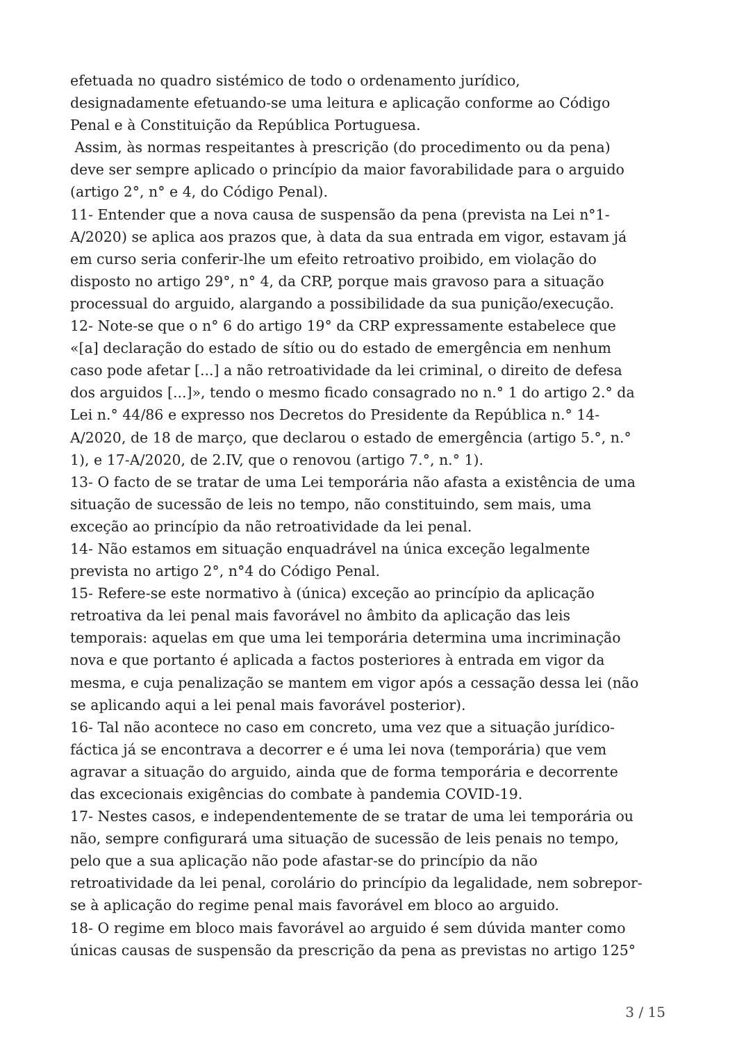efetuada no quadro sistémico de todo o ordenamento jurídico,
designadamente efetuando-se uma leitura e aplicação conforme ao Código
Penal e à Constituição da República Portuguesa.
Assim, às normas respeitantes à prescrição (do procedimento ou da pena)
deve ser sempre aplicado o princípio da maior favorabilidade para o arguido
(artigo 2°, n° e 4, do Código Penal).
11- Entender que a nova causa de suspensão da pena (prevista na Lei n°1-
A/2020) se aplica aos prazos que, à data da sua entrada em vigor, estavam já
em curso seria conferir-lhe um efeito retroativo proibido, em violação do
disposto no artigo 29°, n° 4, da CRP, porque mais gravoso para a situação
processual do arguido, alargando a possibilidade da sua punição/execução.
12- Note-se que o n° 6 do artigo 19° da CRP expressamente estabelece que
«[a] declaração do estado de sítio ou do estado de emergência em nenhum
caso pode afetar [...] a não retroatividade da lei criminal, o direito de defesa
dos arguidos [...]», tendo o mesmo ficado consagrado no n.° 1 do artigo 2.° da
Lei n.° 44/86 e expresso nos Decretos do Presidente da República n.° 14-
A/2020, de 18 de março, que declarou o estado de emergência (artigo 5.°, n.°
1), e 17-A/2020, de 2.IV, que o renovou (artigo 7.°, n.° 1).
13- O facto de se tratar de uma Lei temporária não afasta a existência de uma
situação de sucessão de leis no tempo, não constituindo, sem mais, uma
exceção ao princípio da não retroatividade da lei penal.
14- Não estamos em situação enquadrável na única exceção legalmente
prevista no artigo 2°, n°4 do Código Penal.
15- Refere-se este normativo à (única) exceção ao princípio da aplicação
retroativa da lei penal mais favorável no âmbito da aplicação das leis
temporais: aquelas em que uma lei temporária determina uma incriminação
nova e que portanto é aplicada a factos posteriores à entrada em vigor da
mesma, e cuja penalização se mantem em vigor após a cessação dessa lei (não
se aplicando aqui a lei penal mais favorável posterior).
16- Tal não acontece no caso em concreto, uma vez que a situação jurídico-
fáctica já se encontrava a decorrer e é uma lei nova (temporária) que vem
agravar a situação do arguido, ainda que de forma temporária e decorrente
das excecionais exigências do combate à pandemia COVID-19.
17- Nestes casos, e independentemente de se tratar de uma lei temporária ou
não, sempre configurará uma situação de sucessão de leis penais no tempo,
pelo que a sua aplicação não pode afastar-se do princípio da não
retroatividade da lei penal, corolário do princípio da legalidade, nem sobrepor-
se à aplicação do regime penal mais favorável em bloco ao arguido.
18- O regime em bloco mais favorável ao arguido é sem dúvida manter como
únicas causas de suspensão da prescrição da pena as previstas no artigo 125°
3 / 15